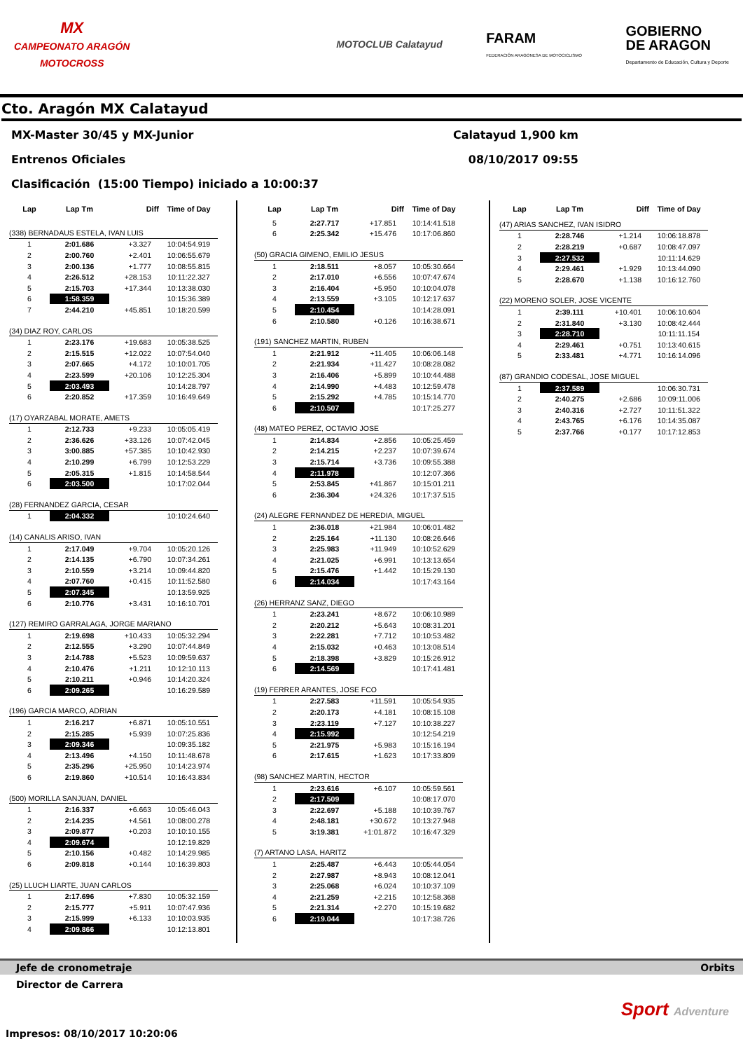MX
CAMPEONATO ARAGÓN
MOTOCROSS
MOTOCLUB Calatayud
FARAM
FEDERACIÓN ARAGONESA DE MOTOCICLISMO
GOBIERNO
DE ARAGON
Departamento de Educación, Cultura y Deporte
Cto. Aragón MX Calatayud
MX-Master 30/45 y MX-Junior Calatayud 1,900 km
Entrenos Oficiales 08/10/2017 09:55
Clasificación (15:00 Tiempo) iniciado a 10:00:37
| Lap | Lap Tm | Diff | Time of Day |
| --- | --- | --- | --- |
| (338) BERNADAUS ESTELA, IVAN LUIS | | | |
| 1 | 2:01.686 | +3.327 | 10:04:54.919 |
| 2 | 2:00.760 | +2.401 | 10:06:55.679 |
| 3 | 2:00.136 | +1.777 | 10:08:55.815 |
| 4 | 2:26.512 | +28.153 | 10:11:22.327 |
| 5 | 2:15.703 | +17.344 | 10:13:38.030 |
| 6 | 1:58.359 | | 10:15:36.389 |
| 7 | 2:44.210 | +45.851 | 10:18:20.599 |
| (34) DIAZ ROY, CARLOS | | | |
| 1 | 2:23.176 | +19.683 | 10:05:38.525 |
| 2 | 2:15.515 | +12.022 | 10:07:54.040 |
| 3 | 2:07.665 | +4.172 | 10:10:01.705 |
| 4 | 2:23.599 | +20.106 | 10:12:25.304 |
| 5 | 2:03.493 | | 10:14:28.797 |
| 6 | 2:20.852 | +17.359 | 10:16:49.649 |
| (17) OYARZABAL MORATE, AMETS | | | |
| 1 | 2:12.733 | +9.233 | 10:05:05.419 |
| 2 | 2:36.626 | +33.126 | 10:07:42.045 |
| 3 | 3:00.885 | +57.385 | 10:10:42.930 |
| 4 | 2:10.299 | +6.799 | 10:12:53.229 |
| 5 | 2:05.315 | +1.815 | 10:14:58.544 |
| 6 | 2:03.500 | | 10:17:02.044 |
| (28) FERNANDEZ GARCIA, CESAR | | | |
| 1 | 2:04.332 | | 10:10:24.640 |
| (14) CANALIS ARISO, IVAN | | | |
| 1 | 2:17.049 | +9.704 | 10:05:20.126 |
| 2 | 2:14.135 | +6.790 | 10:07:34.261 |
| 3 | 2:10.559 | +3.214 | 10:09:44.820 |
| 4 | 2:07.760 | +0.415 | 10:11:52.580 |
| 5 | 2:07.345 | | 10:13:59.925 |
| 6 | 2:10.776 | +3.431 | 10:16:10.701 |
| (127) REMIRO GARRALAGA, JORGE MARIANO | | | |
| 1 | 2:19.698 | +10.433 | 10:05:32.294 |
| 2 | 2:12.555 | +3.290 | 10:07:44.849 |
| 3 | 2:14.788 | +5.523 | 10:09:59.637 |
| 4 | 2:10.476 | +1.211 | 10:12:10.113 |
| 5 | 2:10.211 | +0.946 | 10:14:20.324 |
| 6 | 2:09.265 | | 10:16:29.589 |
| (196) GARCIA MARCO, ADRIAN | | | |
| 1 | 2:16.217 | +6.871 | 10:05:10.551 |
| 2 | 2:15.285 | +5.939 | 10:07:25.836 |
| 3 | 2:09.346 | | 10:09:35.182 |
| 4 | 2:13.496 | +4.150 | 10:11:48.678 |
| 5 | 2:35.296 | +25.950 | 10:14:23.974 |
| 6 | 2:19.860 | +10.514 | 10:16:43.834 |
| (500) MORILLA SANJUAN, DANIEL | | | |
| 1 | 2:16.337 | +6.663 | 10:05:46.043 |
| 2 | 2:14.235 | +4.561 | 10:08:00.278 |
| 3 | 2:09.877 | +0.203 | 10:10:10.155 |
| 4 | 2:09.674 | | 10:12:19.829 |
| 5 | 2:10.156 | +0.482 | 10:14:29.985 |
| 6 | 2:09.818 | +0.144 | 10:16:39.803 |
| (25) LLUCH LIARTE, JUAN CARLOS | | | |
| 1 | 2:17.696 | +7.830 | 10:05:32.159 |
| 2 | 2:15.777 | +5.911 | 10:07:47.936 |
| 3 | 2:15.999 | +6.133 | 10:10:03.935 |
| 4 | 2:09.866 | | 10:12:13.801 |
| Lap | Lap Tm | Diff | Time of Day |
| --- | --- | --- | --- |
| 5 | 2:27.717 | +17.851 | 10:14:41.518 |
| 6 | 2:25.342 | +15.476 | 10:17:06.860 |
| (50) GRACIA GIMENO, EMILIO JESUS | | | |
| 1 | 2:18.511 | +8.057 | 10:05:30.664 |
| 2 | 2:17.010 | +6.556 | 10:07:47.674 |
| 3 | 2:16.404 | +5.950 | 10:10:04.078 |
| 4 | 2:13.559 | +3.105 | 10:12:17.637 |
| 5 | 2:10.454 | | 10:14:28.091 |
| 6 | 2:10.580 | +0.126 | 10:16:38.671 |
| (191) SANCHEZ MARTIN, RUBEN | | | |
| 1 | 2:21.912 | +11.405 | 10:06:06.148 |
| 2 | 2:21.934 | +11.427 | 10:08:28.082 |
| 3 | 2:16.406 | +5.899 | 10:10:44.488 |
| 4 | 2:14.990 | +4.483 | 10:12:59.478 |
| 5 | 2:15.292 | +4.785 | 10:15:14.770 |
| 6 | 2:10.507 | | 10:17:25.277 |
| (48) MATEO PEREZ, OCTAVIO JOSE | | | |
| 1 | 2:14.834 | +2.856 | 10:05:25.459 |
| 2 | 2:14.215 | +2.237 | 10:07:39.674 |
| 3 | 2:15.714 | +3.736 | 10:09:55.388 |
| 4 | 2:11.978 | | 10:12:07.366 |
| 5 | 2:53.845 | +41.867 | 10:15:01.211 |
| 6 | 2:36.304 | +24.326 | 10:17:37.515 |
| (24) ALEGRE FERNANDEZ DE HEREDIA, MIGUEL | | | |
| 1 | 2:36.018 | +21.984 | 10:06:01.482 |
| 2 | 2:25.164 | +11.130 | 10:08:26.646 |
| 3 | 2:25.983 | +11.949 | 10:10:52.629 |
| 4 | 2:21.025 | +6.991 | 10:13:13.654 |
| 5 | 2:15.476 | +1.442 | 10:15:29.130 |
| 6 | 2:14.034 | | 10:17:43.164 |
| (26) HERRANZ SANZ, DIEGO | | | |
| 1 | 2:23.241 | +8.672 | 10:06:10.989 |
| 2 | 2:20.212 | +5.643 | 10:08:31.201 |
| 3 | 2:22.281 | +7.712 | 10:10:53.482 |
| 4 | 2:15.032 | +0.463 | 10:13:08.514 |
| 5 | 2:18.398 | +3.829 | 10:15:26.912 |
| 6 | 2:14.569 | | 10:17:41.481 |
| (19) FERRER ARANTES, JOSE FCO | | | |
| 1 | 2:27.583 | +11.591 | 10:05:54.935 |
| 2 | 2:20.173 | +4.181 | 10:08:15.108 |
| 3 | 2:23.119 | +7.127 | 10:10:38.227 |
| 4 | 2:15.992 | | 10:12:54.219 |
| 5 | 2:21.975 | +5.983 | 10:15:16.194 |
| 6 | 2:17.615 | +1.623 | 10:17:33.809 |
| (98) SANCHEZ MARTIN, HECTOR | | | |
| 1 | 2:23.616 | +6.107 | 10:05:59.561 |
| 2 | 2:17.509 | | 10:08:17.070 |
| 3 | 2:22.697 | +5.188 | 10:10:39.767 |
| 4 | 2:48.181 | +30.672 | 10:13:27.948 |
| 5 | 3:19.381 | +1:01.872 | 10:16:47.329 |
| (7) ARTANO LASA, HARITZ | | | |
| 1 | 2:25.487 | +6.443 | 10:05:44.054 |
| 2 | 2:27.987 | +8.943 | 10:08:12.041 |
| 3 | 2:25.068 | +6.024 | 10:10:37.109 |
| 4 | 2:21.259 | +2.215 | 10:12:58.368 |
| 5 | 2:21.314 | +2.270 | 10:15:19.682 |
| 6 | 2:19.044 | | 10:17:38.726 |
| Lap | Lap Tm | Diff | Time of Day |
| --- | --- | --- | --- |
| (47) ARIAS SANCHEZ, IVAN ISIDRO | | | |
| 1 | 2:28.746 | +1.214 | 10:06:18.878 |
| 2 | 2:28.219 | +0.687 | 10:08:47.097 |
| 3 | 2:27.532 | | 10:11:14.629 |
| 4 | 2:29.461 | +1.929 | 10:13:44.090 |
| 5 | 2:28.670 | +1.138 | 10:16:12.760 |
| (22) MORENO SOLER, JOSE VICENTE | | | |
| 1 | 2:39.111 | +10.401 | 10:06:10.604 |
| 2 | 2:31.840 | +3.130 | 10:08:42.444 |
| 3 | 2:28.710 | | 10:11:11.154 |
| 4 | 2:29.461 | +0.751 | 10:13:40.615 |
| 5 | 2:33.481 | +4.771 | 10:16:14.096 |
| (87) GRANDIO CODESAL, JOSE MIGUEL | | | |
| 1 | 2:37.589 | | 10:06:30.731 |
| 2 | 2:40.275 | +2.686 | 10:09:11.006 |
| 3 | 2:40.316 | +2.727 | 10:11:51.322 |
| 4 | 2:43.765 | +6.176 | 10:14:35.087 |
| 5 | 2:37.766 | +0.177 | 10:17:12.853 |
Jefe de cronometraje Orbits
Director de Carrera
Impresos: 08/10/2017 10:20:06
Sport Adventure